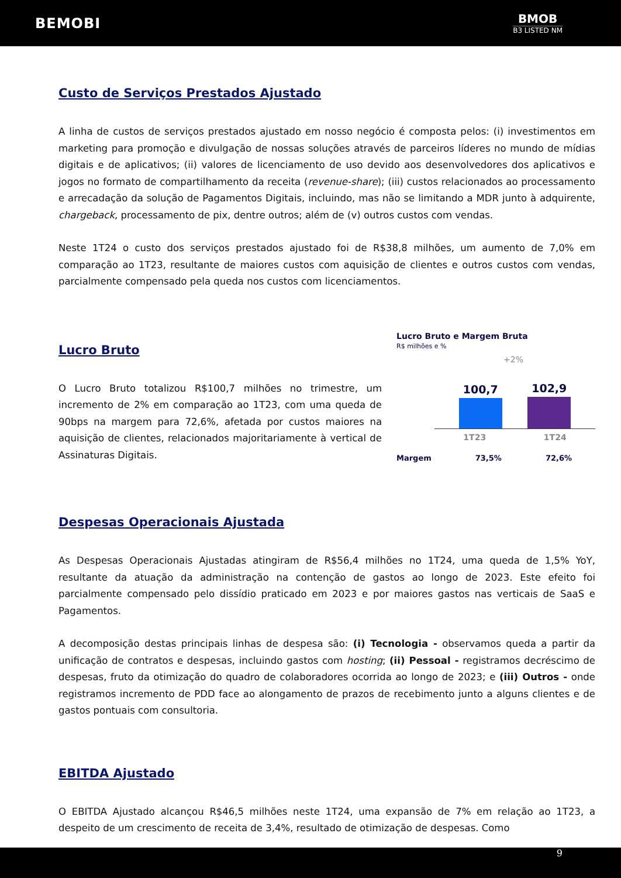BEMOBI
BMOB
B3 LISTED NM
Custo de Serviços Prestados Ajustado
A linha de custos de serviços prestados ajustado em nosso negócio é composta pelos: (i) investimentos em marketing para promoção e divulgação de nossas soluções através de parceiros líderes no mundo de mídias digitais e de aplicativos; (ii) valores de licenciamento de uso devido aos desenvolvedores dos aplicativos e jogos no formato de compartilhamento da receita (revenue-share); (iii) custos relacionados ao processamento e arrecadação da solução de Pagamentos Digitais, incluindo, mas não se limitando a MDR junto à adquirente, chargeback, processamento de pix, dentre outros; além de (v) outros custos com vendas.
Neste 1T24 o custo dos serviços prestados ajustado foi de R$38,8 milhões, um aumento de 7,0% em comparação ao 1T23, resultante de maiores custos com aquisição de clientes e outros custos com vendas, parcialmente compensado pela queda nos custos com licenciamentos.
Lucro Bruto
O Lucro Bruto totalizou R$100,7 milhões no trimestre, um incremento de 2% em comparação ao 1T23, com uma queda de 90bps na margem para 72,6%, afetada por custos maiores na aquisição de clientes, relacionados majoritariamente à vertical de Assinaturas Digitais.
Lucro Bruto e Margem Bruta
R$ milhões e %
+2%
100,7
102,9
1T23 1T24
Margem 73,5% 72,6%
Despesas Operacionais Ajustada
As Despesas Operacionais Ajustadas atingiram de R$56,4 milhões no 1T24, uma queda de 1,5% YoY, resultante da atuação da administração na contenção de gastos ao longo de 2023. Este efeito foi parcialmente compensado pelo dissídio praticado em 2023 e por maiores gastos nas verticais de SaaS e Pagamentos.
A decomposição destas principais linhas de despesa são: (i) Tecnologia - observamos queda a partir da unificação de contratos e despesas, incluindo gastos com hosting; (ii) Pessoal - registramos decréscimo de despesas, fruto da otimização do quadro de colaboradores ocorrida ao longo de 2023; e (iii) Outros - onde registramos incremento de PDD face ao alongamento de prazos de recebimento junto a alguns clientes e de gastos pontuais com consultoria.
EBITDA Ajustado
O EBITDA Ajustado alcançou R$46,5 milhões neste 1T24, uma expansão de 7% em relação ao 1T23, a despeito de um crescimento de receita de 3,4%, resultado de otimização de despesas. Como
9